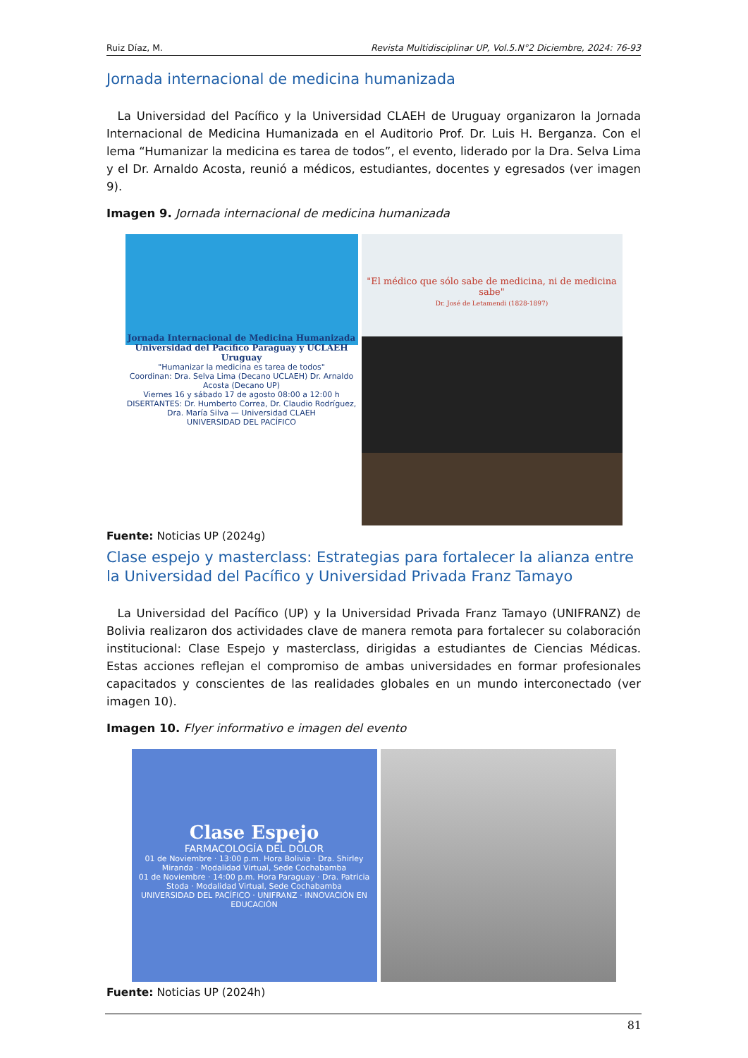Ruiz Díaz, M. Revista Multidisciplinar UP, Vol.5.N°2 Diciembre, 2024: 76-93
Jornada internacional de medicina humanizada
La Universidad del Pacífico y la Universidad CLAEH de Uruguay organizaron la Jornada Internacional de Medicina Humanizada en el Auditorio Prof. Dr. Luis H. Berganza. Con el lema “Humanizar la medicina es tarea de todos”, el evento, liderado por la Dra. Selva Lima y el Dr. Arnaldo Acosta, reunió a médicos, estudiantes, docentes y egresados (ver imagen 9).
Imagen 9. Jornada internacional de medicina humanizada
Jornada Internacional de Medicina Humanizada Universidad del Pacífico Paraguay y UCLAEH Uruguay
"Humanizar la medicina es tarea de todos"
Coordinan: Dra. Selva Lima (Decano UCLAEH) Dr. Arnaldo Acosta (Decano UP)
Viernes 16 y sábado 17 de agosto 08:00 a 12:00 h
DISERTANTES: Dr. Humberto Correa, Dr. Claudio Rodríguez, Dra. María Silva — Universidad CLAEH
UNIVERSIDAD DEL PACÍFICO
"El médico que sólo sabe de medicina, ni de medicina sabe"
Dr. José de Letamendi (1828-1897)
Fuente: Noticias UP (2024g)
Clase espejo y masterclass: Estrategias para fortalecer la alianza entre la Universidad del Pacífico y Universidad Privada Franz Tamayo
La Universidad del Pacífico (UP) y la Universidad Privada Franz Tamayo (UNIFRANZ) de Bolivia realizaron dos actividades clave de manera remota para fortalecer su colaboración institucional: Clase Espejo y masterclass, dirigidas a estudiantes de Ciencias Médicas. Estas acciones reflejan el compromiso de ambas universidades en formar profesionales capacitados y conscientes de las realidades globales en un mundo interconectado (ver imagen 10).
Imagen 10. Flyer informativo e imagen del evento
Clase Espejo
FARMACOLOGÍA DEL DOLOR
01 de Noviembre · 13:00 p.m. Hora Bolivia · Dra. Shirley Miranda · Modalidad Virtual, Sede Cochabamba
01 de Noviembre · 14:00 p.m. Hora Paraguay · Dra. Patricia Stoda · Modalidad Virtual, Sede Cochabamba
UNIVERSIDAD DEL PACÍFICO · UNIFRANZ · INNOVACIÓN EN EDUCACIÓN
Fuente: Noticias UP (2024h)
81